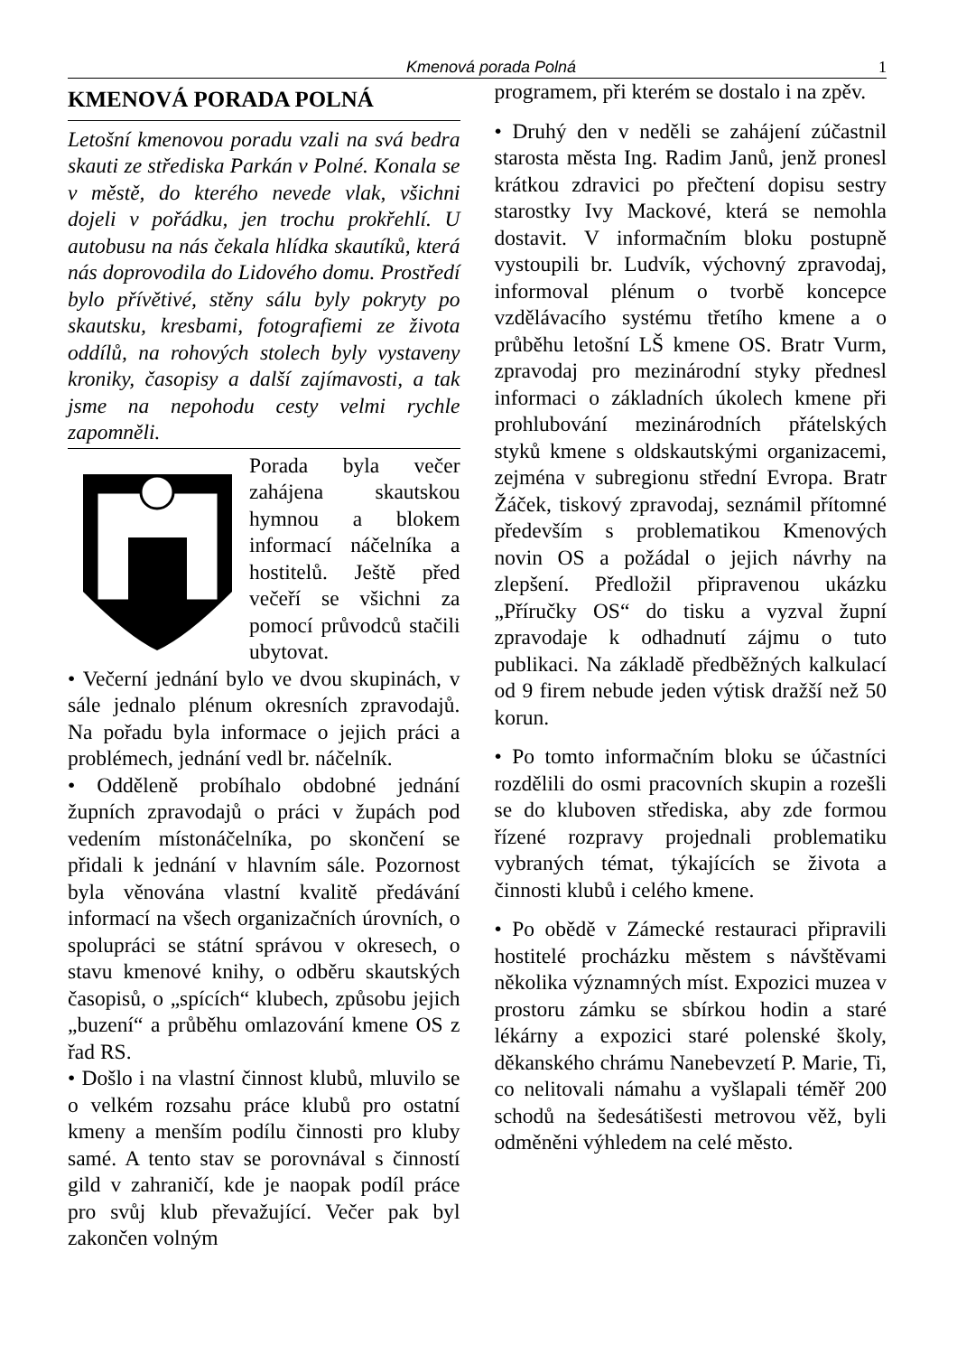Kmenová porada Polná 1
KMENOVÁ PORADA POLNÁ
Letošní kmenovou poradu vzali na svá bedra skauti ze střediska Parkán v Polné. Konala se v městě, do kterého nevede vlak, všichni dojeli v pořádku, jen trochu prokřehlí. U autobusu na nás čekala hlídka skautíků, která nás doprovodila do Lidového domu. Prostředí bylo přívětivé, stěny sálu byly pokryty po skautsku, kresbami, fotografiemi ze života oddílů, na rohových stolech byly vystaveny kroniky, časopisy a další zajímavosti, a tak jsme na nepohodu cesty velmi rychle zapomněli.
Porada byla večer zahájena skautskou hymnou a blokem informací náčelníka a hostitelů. Ještě před večeří se všichni za pomocí průvodců stačili ubytovat.
• Večerní jednání bylo ve dvou skupinách, v sále jednalo plénum okresních zpravodajů. Na pořadu byla informace o jejich práci a problémech, jednání vedl br. náčelník.
• Odděleně probíhalo obdobné jednání župních zpravodajů o práci v župách pod vedením místonáčelníka, po skončení se přidali k jednání v hlavním sále. Pozornost byla věnována vlastní kvalitě předávání informací na všech organizačních úrovních, o spolupráci se státní správou v okresech, o stavu kmenové knihy, o odběru skautských časopisů, o „spících“ klubech, způsobu jejich „buzení“ a průběhu omlazování kmene OS z řad RS.
• Došlo i na vlastní činnost klubů, mluvilo se o velkém rozsahu práce klubů pro ostatní kmeny a menším podílu činnosti pro kluby samé. A tento stav se porovnával s činností gild v zahraničí, kde je naopak podíl práce pro svůj klub převažující. Večer pak byl zakončen volným
programem, při kterém se dostalo i na zpěv.
• Druhý den v neděli se zahájení zúčastnil starosta města Ing. Radim Janů, jenž pronesl krátkou zdravici po přečtení dopisu sestry starostky Ivy Mackové, která se nemohla dostavit. V informačním bloku postupně vystoupili br. Ludvík, výchovný zpravodaj, informoval plénum o tvorbě koncepce vzdělávacího systému třetího kmene a o průběhu letošní LŠ kmene OS. Bratr Vurm, zpravodaj pro mezinárodní styky přednesl informaci o základních úkolech kmene při prohlubování mezinárodních přátelských styků kmene s oldskautskými organizacemi, zejména v subregionu střední Evropa. Bratr Žáček, tiskový zpravodaj, seznámil přítomné především s problematikou Kmenových novin OS a požádal o jejich návrhy na zlepšení. Předložil připravenou ukázku „Příručky OS“ do tisku a vyzval župní zpravodaje k odhadnutí zájmu o tuto publikaci. Na základě předběžných kalkulací od 9 firem nebude jeden výtisk dražší než 50 korun.
• Po tomto informačním bloku se účastníci rozdělili do osmi pracovních skupin a rozešli se do kluboven střediska, aby zde formou řízené rozpravy projednali problematiku vybraných témat, týkajících se života a činnosti klubů i celého kmene.
• Po obědě v Zámecké restauraci připravili hostitelé procházku městem s návštěvami několika významných míst. Expozici muzea v prostoru zámku se sbírkou hodin a staré lékárny a expozici staré polenské školy, děkanského chrámu Nanebevzetí P. Marie, Ti, co nelitovali námahu a vyšlapali téměř 200 schodů na šedesátišesti metrovou věž, byli odměněni výhledem na celé město.